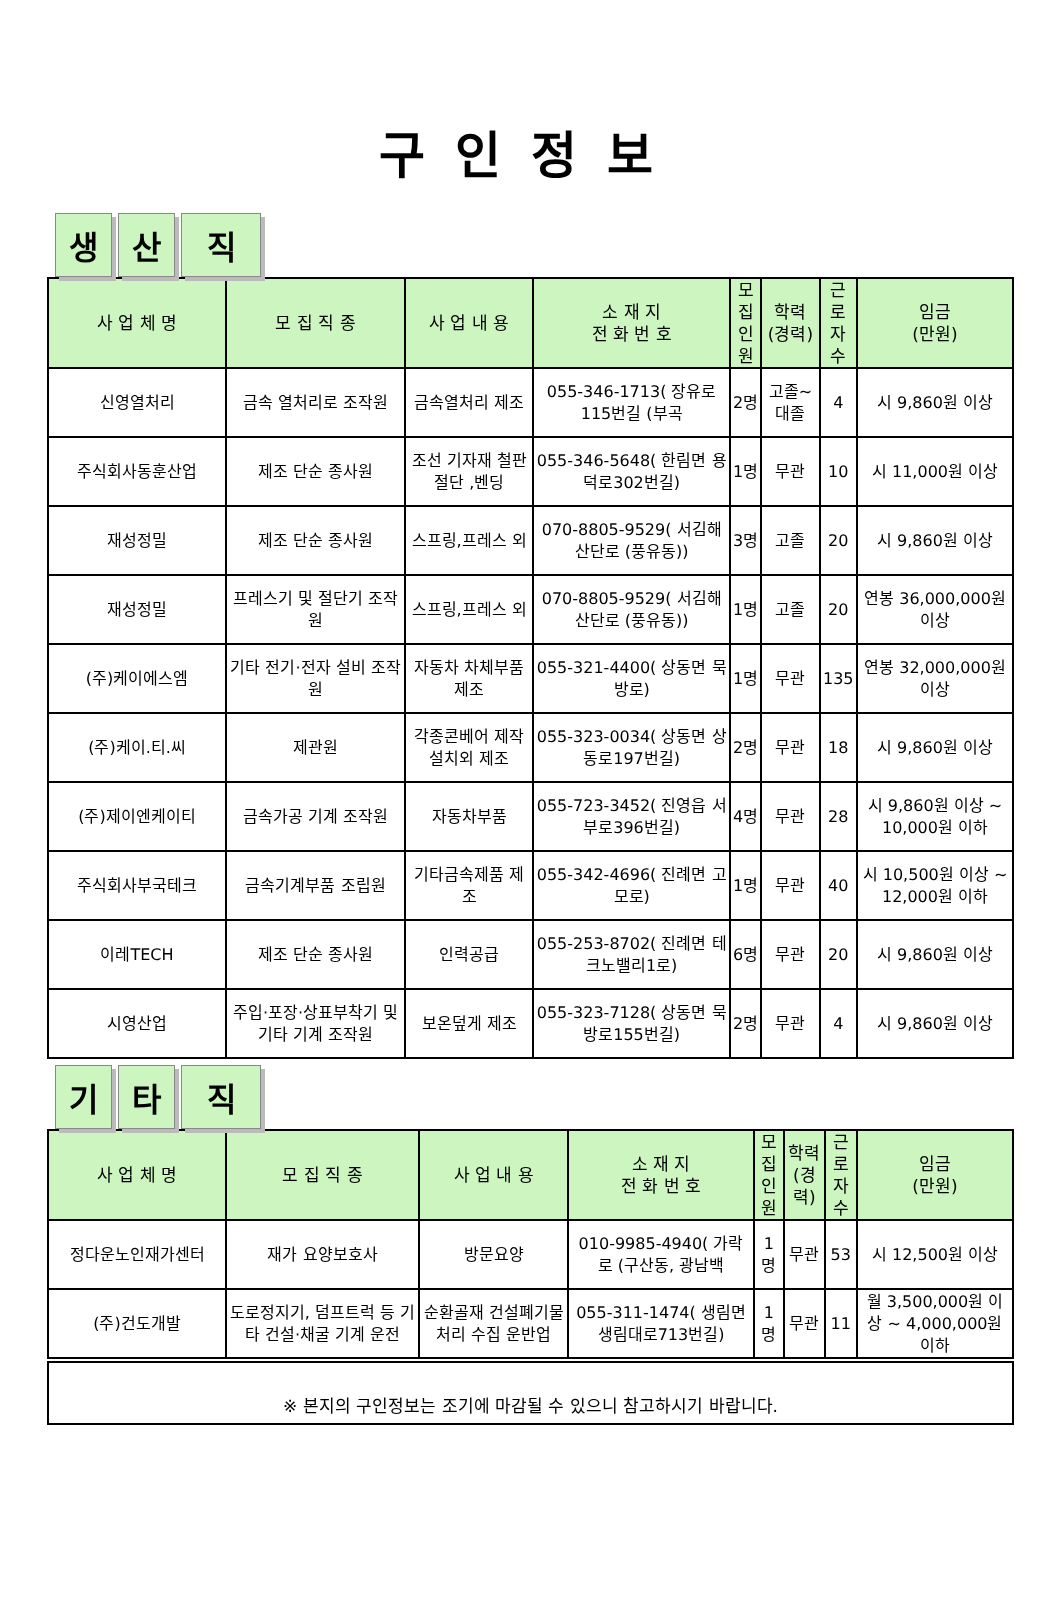구인정보
생
산
직
| 사 업 체 명 | 모 집 직 종 | 사 업 내 용 | 소 재 지 전 화 번 호 | 모집 인원 | 학력 (경력) | 근로 자수 | 임금 (만원) |
| --- | --- | --- | --- | --- | --- | --- | --- |
| 신영열처리 | 금속 열처리로 조작원 | 금속열처리 제조 | 055-346-1713( 장유로 115번길 (부곡 | 2명 | 고졸~대졸 | 4 | 시 9,860원 이상 |
| 주식회사동훈산업 | 제조 단순 종사원 | 조선 기자재 철판절단 ,벤딩 | 055-346-5648( 한림면 용덕로302번길) | 1명 | 무관 | 10 | 시 11,000원 이상 |
| 재성정밀 | 제조 단순 종사원 | 스프링,프레스 외 | 070-8805-9529( 서김해산단로 (풍유동)) | 3명 | 고졸 | 20 | 시 9,860원 이상 |
| 재성정밀 | 프레스기 및 절단기 조작원 | 스프링,프레스 외 | 070-8805-9529( 서김해산단로 (풍유동)) | 1명 | 고졸 | 20 | 연봉 36,000,000원 이상 |
| (주)케이에스엠 | 기타 전기·전자 설비 조작원 | 자동차 차체부품 제조 | 055-321-4400( 상동면 묵방로) | 1명 | 무관 | 135 | 연봉 32,000,000원 이상 |
| (주)케이.티.씨 | 제관원 | 각종콘베어 제작 설치외 제조 | 055-323-0034( 상동면 상동로197번길) | 2명 | 무관 | 18 | 시 9,860원 이상 |
| (주)제이엔케이티 | 금속가공 기계 조작원 | 자동차부품 | 055-723-3452( 진영읍 서부로396번길) | 4명 | 무관 | 28 | 시 9,860원 이상 ~ 10,000원 이하 |
| 주식회사부국테크 | 금속기계부품 조립원 | 기타금속제품 제조 | 055-342-4696( 진례면 고모로) | 1명 | 무관 | 40 | 시 10,500원 이상 ~ 12,000원 이하 |
| 이레TECH | 제조 단순 종사원 | 인력공급 | 055-253-8702( 진례면 테크노밸리1로) | 6명 | 무관 | 20 | 시 9,860원 이상 |
| 시영산업 | 주입·포장·상표부착기 및 기타 기계 조작원 | 보온덮게 제조 | 055-323-7128( 상동면 묵방로155번길) | 2명 | 무관 | 4 | 시 9,860원 이상 |
기
타
직
| 사 업 체 명 | 모 집 직 종 | 사 업 내 용 | 소 재 지 전 화 번 호 | 모집 인원 | 학력 (경력) | 근로 자수 | 임금 (만원) |
| --- | --- | --- | --- | --- | --- | --- | --- |
| 정다운노인재가센터 | 재가 요양보호사 | 방문요양 | 010-9985-4940( 가락로 (구산동, 광남백 | 1명 | 무관 | 53 | 시 12,500원 이상 |
| (주)건도개발 | 도로정지기, 덤프트럭 등 기타 건설·채굴 기계 운전 | 순환골재 건설폐기물 처리 수집 운반업 | 055-311-1474( 생림면 생림대로713번길) | 1명 | 무관 | 11 | 월 3,500,000원 이상 ~ 4,000,000원 이하 |
※ 본지의 구인정보는 조기에 마감될 수 있으니 참고하시기 바랍니다.